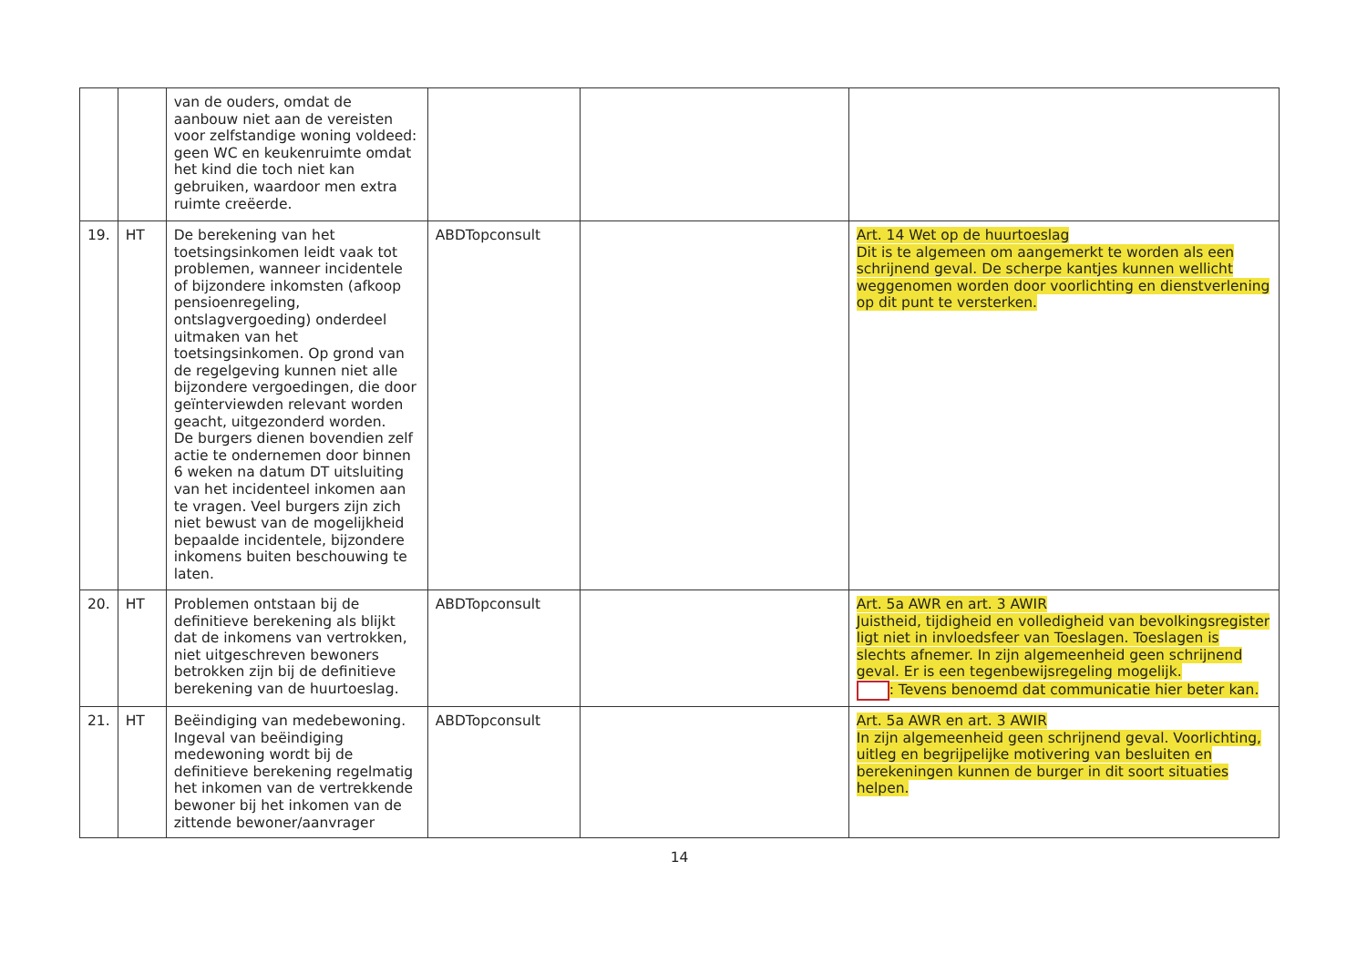| | | van de ouders, omdat de aanbouw niet aan de vereisten voor zelfstandige woning voldeed: geen WC en keukenruimte omdat het kind die toch niet kan gebruiken, waardoor men extra ruimte creëerde. | | | |
| 19. | HT | De berekening van het toetsingsinkomen leidt vaak tot problemen, wanneer incidentele of bijzondere inkomsten (afkoop pensioenregeling, ontslagvergoeding) onderdeel uitmaken van het toetsingsinkomen. Op grond van de regelgeving kunnen niet alle bijzondere vergoedingen, die door geïnterviewden relevant worden geacht, uitgezonderd worden. De burgers dienen bovendien zelf actie te ondernemen door binnen 6 weken na datum DT uitsluiting van het incidenteel inkomen aan te vragen. Veel burgers zijn zich niet bewust van de mogelijkheid bepaalde incidentele, bijzondere inkomens buiten beschouwing te laten. | ABDTopconsult | | Art. 14 Wet op de huurtoeslag Dit is te algemeen om aangemerkt te worden als een schrijnend geval. De scherpe kantjes kunnen wellicht weggenomen worden door voorlichting en dienstverlening op dit punt te versterken. |
| 20. | HT | Problemen ontstaan bij de definitieve berekening als blijkt dat de inkomens van vertrokken, niet uitgeschreven bewoners betrokken zijn bij de definitieve berekening van de huurtoeslag. | ABDTopconsult | | Art. 5a AWR en art. 3 AWIR Juistheid, tijdigheid en volledigheid van bevolkingsregister ligt niet in invloedsfeer van Toeslagen. Toeslagen is slechts afnemer. In zijn algemeenheid geen schrijnend geval. Er is een tegenbewijsregeling mogelijk. : Tevens benoemd dat communicatie hier beter kan. |
| 21. | HT | Beëindiging van medebewoning. Ingeval van beëindiging medewoning wordt bij de definitieve berekening regelmatig het inkomen van de vertrekkende bewoner bij het inkomen van de zittende bewoner/aanvrager | ABDTopconsult | | Art. 5a AWR en art. 3 AWIR In zijn algemeenheid geen schrijnend geval. Voorlichting, uitleg en begrijpelijke motivering van besluiten en berekeningen kunnen de burger in dit soort situaties helpen. |
14